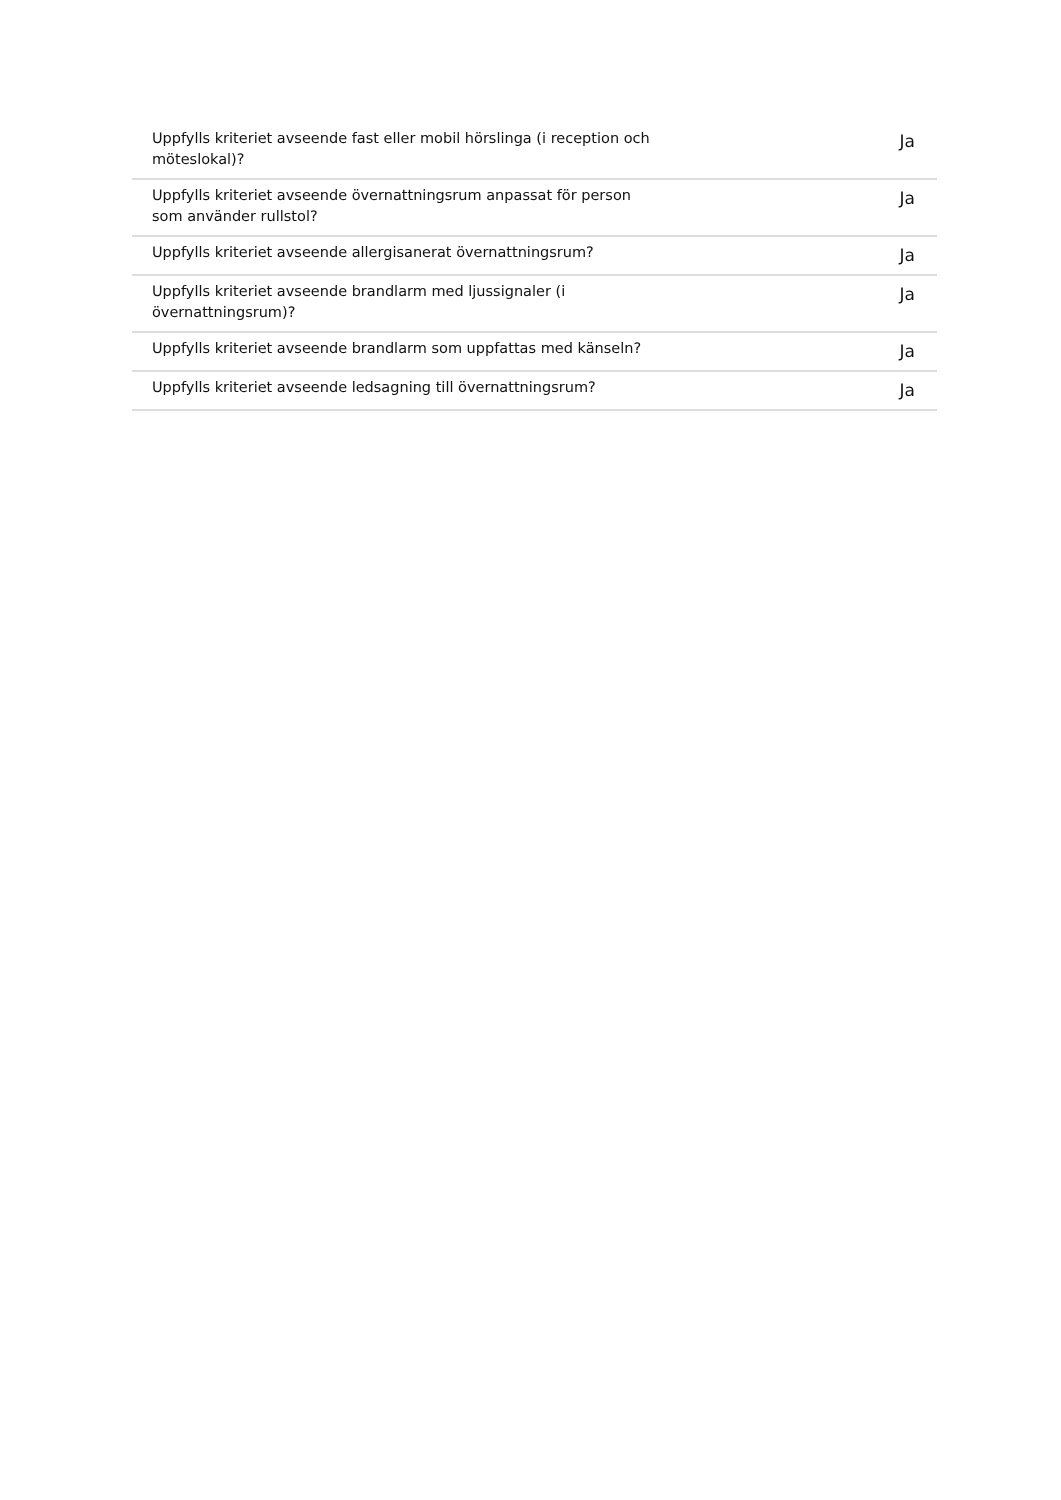| Uppfylls kriteriet avseende fast eller mobil hörslinga (i reception och möteslokal)? | Ja |
| Uppfylls kriteriet avseende övernattningsrum anpassat för person som använder rullstol? | Ja |
| Uppfylls kriteriet avseende allergisanerat övernattningsrum? | Ja |
| Uppfylls kriteriet avseende brandlarm med ljussignaler (i övernattningsrum)? | Ja |
| Uppfylls kriteriet avseende brandlarm som uppfattas med känseln? | Ja |
| Uppfylls kriteriet avseende ledsagning till övernattningsrum? | Ja |